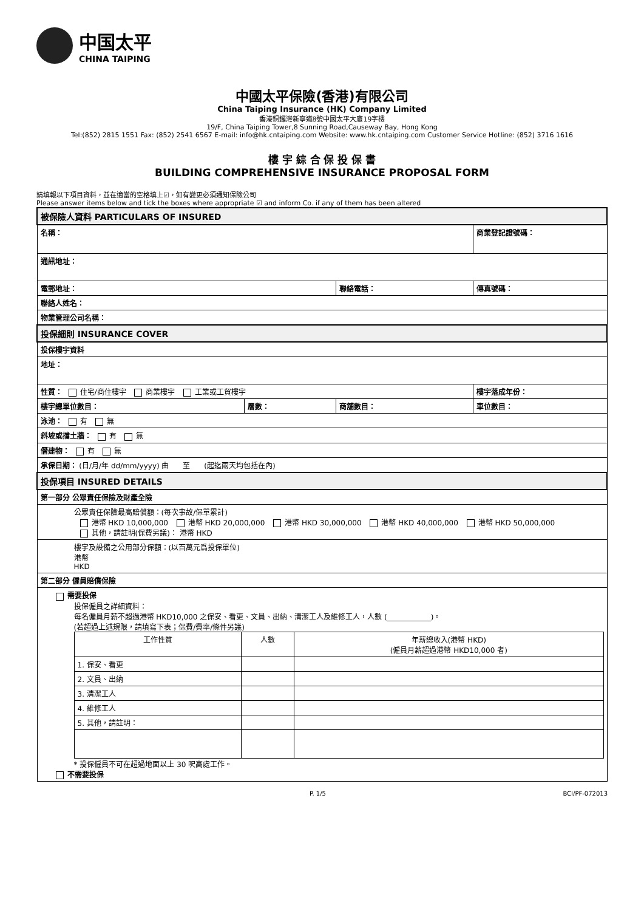中国太平
CHINA TAIPING
中國太平保險(香港)有限公司
China Taiping Insurance (HK) Company Limited
香港銅鑼灣新寧道8號中國太平大廈19字樓
19/F, China Taiping Tower,8 Sunning Road,Causeway Bay, Hong Kong
Tel:(852) 2815 1551 Fax: (852) 2541 6567 E-mail: info@hk.cntaiping.com Website: www.hk.cntaiping.com Customer Service Hotline: (852) 3716 1616
樓 宇 綜 合 保 投 保 書
BUILDING COMPREHENSIVE INSURANCE PROPOSAL FORM
請填報以下項目資料，並在適當的空格填上☑，如有變更必須通知保險公司
Please answer items below and tick the boxes where appropriate ☑ and inform Co. if any of them has been altered
| 被保險人資料 PARTICULARS OF INSURED | | | |
| --- | --- | --- | --- |
| 名稱： | | | 商業登記證號碼： |
| 通訊地址： | | | |
| 電郵地址： | | 聯絡電話： | 傳真號碼： |
| 聯絡人姓名： | | | |
| 物業管理公司名稱： | | | |
| 投保細則 INSURANCE COVER | | | |
| 投保樓宇資料 | | | |
| 地址： | | | |
| 性質： 住宅/商住樓宇 商業樓宇 工業或工貿樓宇 | | | 樓宇落成年份： |
| 樓宇總單位數目： | 層數： | 商舖數目： | 車位數目： |
| 泳池： 有 無 | | | |
| 斜坡或擋土牆： 有 無 | | | |
| 僭建物： 有 無 | | | |
| 承保日期： (日/月/年 dd/mm/yyyy) 由 至 (起迄兩天均包括在內) | | | |
| 投保項目 INSURED DETAILS | | | |
| 第一部分 公眾責任保險及財產全險 | | | |
| 公眾責任保險最高賠償額：(每次事故/保單累計) 港幣 HKD 10,000,000 港幣 HKD 20,000,000 港幣 HKD 30,000,000 港幣 HKD 40,000,000 港幣 HKD 50,000,000 其他，請註明(保費另議)： 港幣 HKD | | | |
| 樓宇及設備之公用部分保額：(以百萬元爲投保單位) 港幣 HKD | | | |
| 第二部分 僱員賠償保險 | | | |
| 需要投保 投保僱員之詳細資料： 每名僱員月薪不超過港幣 HKD10,000 之保安、看更、文員、出納、清潔工人及維修工人，人數 (____________)。 (若超過上述規限，請填寫下表；保費/費率/條件另議) / 工作性質 / 人數 / 年薪總收入(港幣 HKD) (僱員月薪超過港幣 HKD10,000 者) / / --- / --- / --- / / 1. 保安、看更 / / / / 2. 文員、出納 / / / / 3. 清潔工人 / / / / 4. 維修工人 / / / / 5. 其他，請註明： / / / * 投保僱員不可在超過地面以上 30 呎高處工作。 不需要投保 | | | |
P. 1/5 BCI/PF-072013